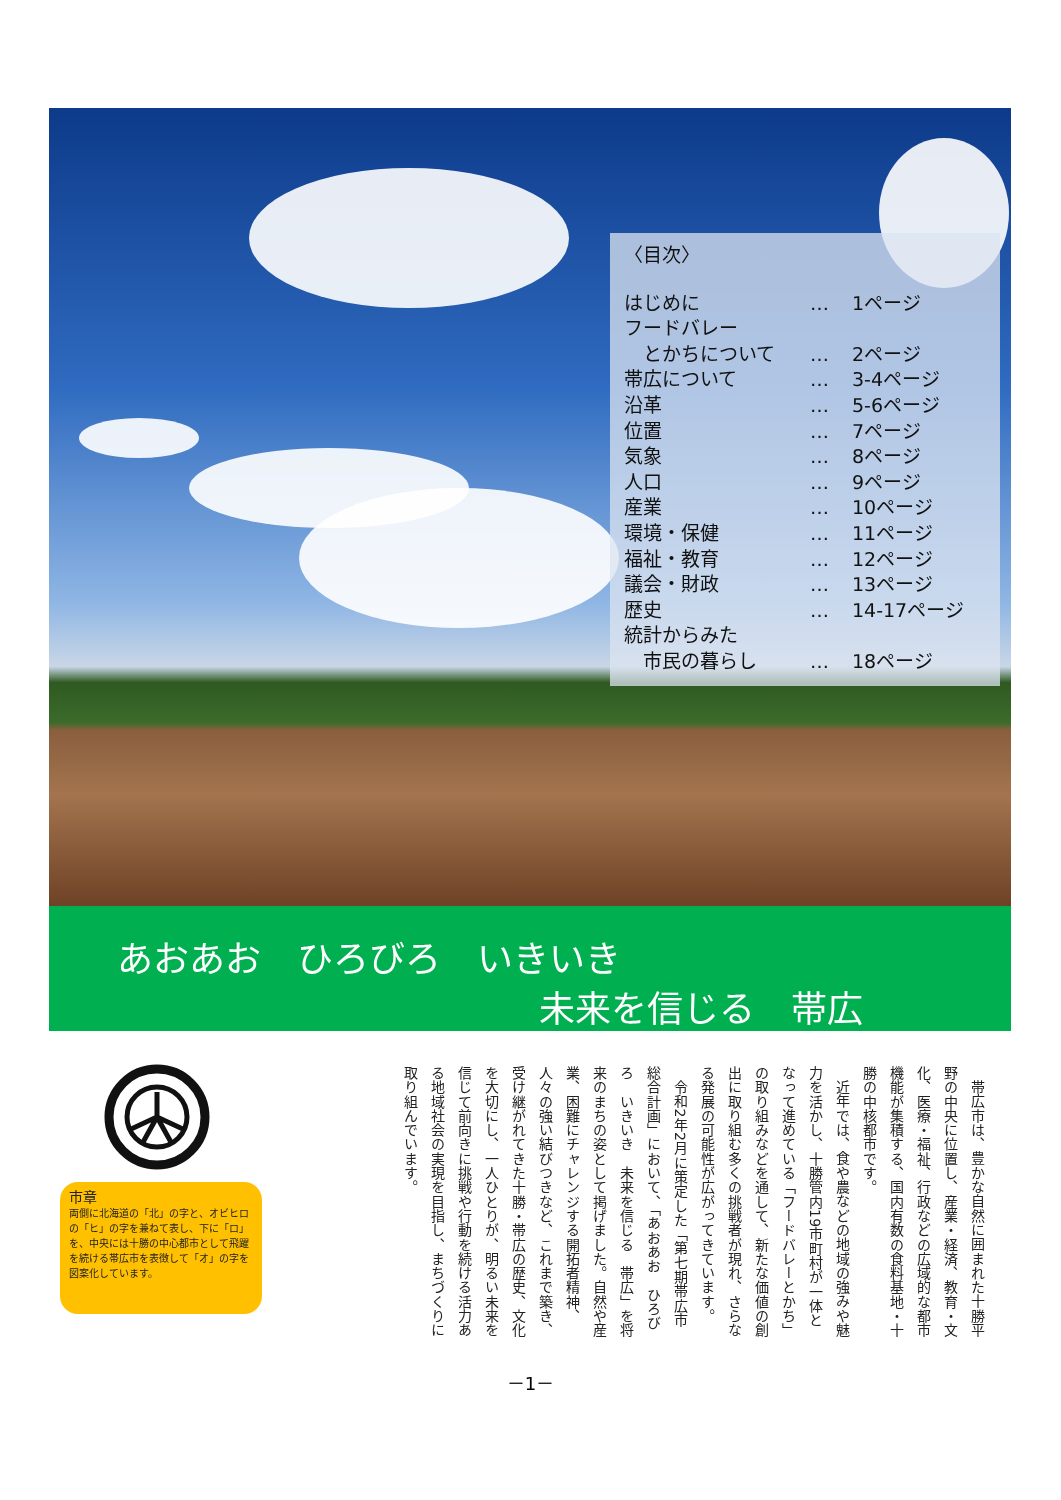〈目次〉
| はじめに | … | 1ページ |
| フードバレー とかちについて | … | 2ページ |
| 帯広について | … | 3-4ページ |
| 沿革 | … | 5-6ページ |
| 位置 | … | 7ページ |
| 気象 | … | 8ページ |
| 人口 | … | 9ページ |
| 産業 | … | 10ページ |
| 環境・保健 | … | 11ページ |
| 福祉・教育 | … | 12ページ |
| 議会・財政 | … | 13ページ |
| 歴史 | … | 14-17ページ |
| 統計からみた 市民の暮らし | … | 18ページ |
あおあお　ひろびろ　いきいき
未来を信じる　帯広
市章
両側に北海道の「北」の字と、オビヒロの「ヒ」の字を兼ねて表し、下に「ロ」を、中央には十勝の中心都市として飛躍を続ける帯広市を表徴して「オ」の字を図案化しています。
帯広市は、豊かな自然に囲まれた十勝平野の中央に位置し、産業・経済、教育・文化、医療・福祉、行政などの広域的な都市機能が集積する、国内有数の食料基地・十勝の中核都市です。
近年では、食や農などの地域の強みや魅力を活かし、十勝管内19市町村が一体となって進めている「フードバレーとかち」の取り組みなどを通して、新たな価値の創出に取り組む多くの挑戦者が現れ、さらなる発展の可能性が広がってきています。
令和2年2月に策定した「第七期帯広市総合計画」において、「あおあお　ひろびろ　いきいき　未来を信じる　帯広」を将来のまちの姿として掲げました。自然や産業、困難にチャレンジする開拓者精神、人々の強い結びつきなど、これまで築き、受け継がれてきた十勝・帯広の歴史、文化を大切にし、一人ひとりが、明るい未来を信じて前向きに挑戦や行動を続ける活力ある地域社会の実現を目指し、まちづくりに取り組んでいます。
－1－